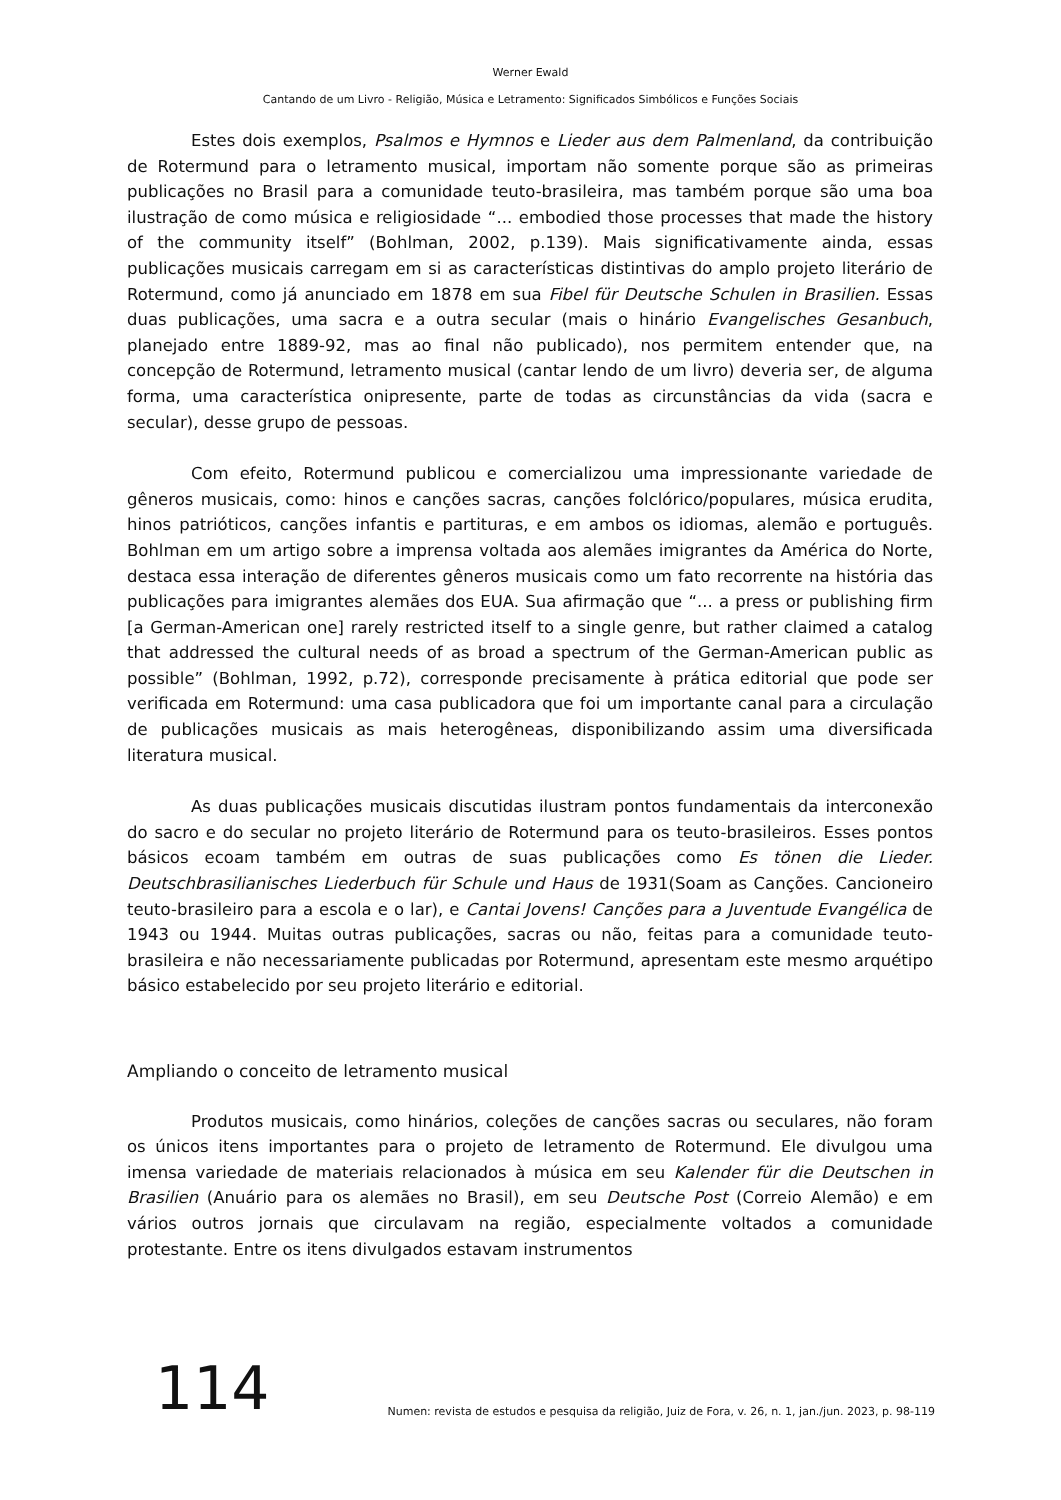Werner Ewald
Cantando de um Livro - Religião, Música e Letramento: Significados Simbólicos e Funções Sociais
Estes dois exemplos, Psalmos e Hymnos e Lieder aus dem Palmenland, da contribuição de Rotermund para o letramento musical, importam não somente porque são as primeiras publicações no Brasil para a comunidade teuto-brasileira, mas também porque são uma boa ilustração de como música e religiosidade “... embodied those processes that made the history of the community itself” (Bohlman, 2002, p.139). Mais significativamente ainda, essas publicações musicais carregam em si as características distintivas do amplo projeto literário de Rotermund, como já anunciado em 1878 em sua Fibel für Deutsche Schulen in Brasilien. Essas duas publicações, uma sacra e a outra secular (mais o hinário Evangelisches Gesanbuch, planejado entre 1889-92, mas ao final não publicado), nos permitem entender que, na concepção de Rotermund, letramento musical (cantar lendo de um livro) deveria ser, de alguma forma, uma característica onipresente, parte de todas as circunstâncias da vida (sacra e secular), desse grupo de pessoas.
Com efeito, Rotermund publicou e comercializou uma impressionante variedade de gêneros musicais, como: hinos e canções sacras, canções folclórico/populares, música erudita, hinos patrióticos, canções infantis e partituras, e em ambos os idiomas, alemão e português. Bohlman em um artigo sobre a imprensa voltada aos alemães imigrantes da América do Norte, destaca essa interação de diferentes gêneros musicais como um fato recorrente na história das publicações para imigrantes alemães dos EUA. Sua afirmação que “... a press or publishing firm [a German-American one] rarely restricted itself to a single genre, but rather claimed a catalog that addressed the cultural needs of as broad a spectrum of the German-American public as possible” (Bohlman, 1992, p.72), corresponde precisamente à prática editorial que pode ser verificada em Rotermund: uma casa publicadora que foi um importante canal para a circulação de publicações musicais as mais heterogêneas, disponibilizando assim uma diversificada literatura musical.
As duas publicações musicais discutidas ilustram pontos fundamentais da interconexão do sacro e do secular no projeto literário de Rotermund para os teuto-brasileiros. Esses pontos básicos ecoam também em outras de suas publicações como Es tönen die Lieder. Deutschbrasilianisches Liederbuch für Schule und Haus de 1931(Soam as Canções. Cancioneiro teuto-brasileiro para a escola e o lar), e Cantai Jovens! Canções para a Juventude Evangélica de 1943 ou 1944. Muitas outras publicações, sacras ou não, feitas para a comunidade teuto-brasileira e não necessariamente publicadas por Rotermund, apresentam este mesmo arquétipo básico estabelecido por seu projeto literário e editorial.
Ampliando o conceito de letramento musical
Produtos musicais, como hinários, coleções de canções sacras ou seculares, não foram os únicos itens importantes para o projeto de letramento de Rotermund. Ele divulgou uma imensa variedade de materiais relacionados à música em seu Kalender für die Deutschen in Brasilien (Anuário para os alemães no Brasil), em seu Deutsche Post (Correio Alemão) e em vários outros jornais que circulavam na região, especialmente voltados a comunidade protestante. Entre os itens divulgados estavam instrumentos
114
Numen: revista de estudos e pesquisa da religião, Juiz de Fora, v. 26, n. 1, jan./jun. 2023, p. 98-119